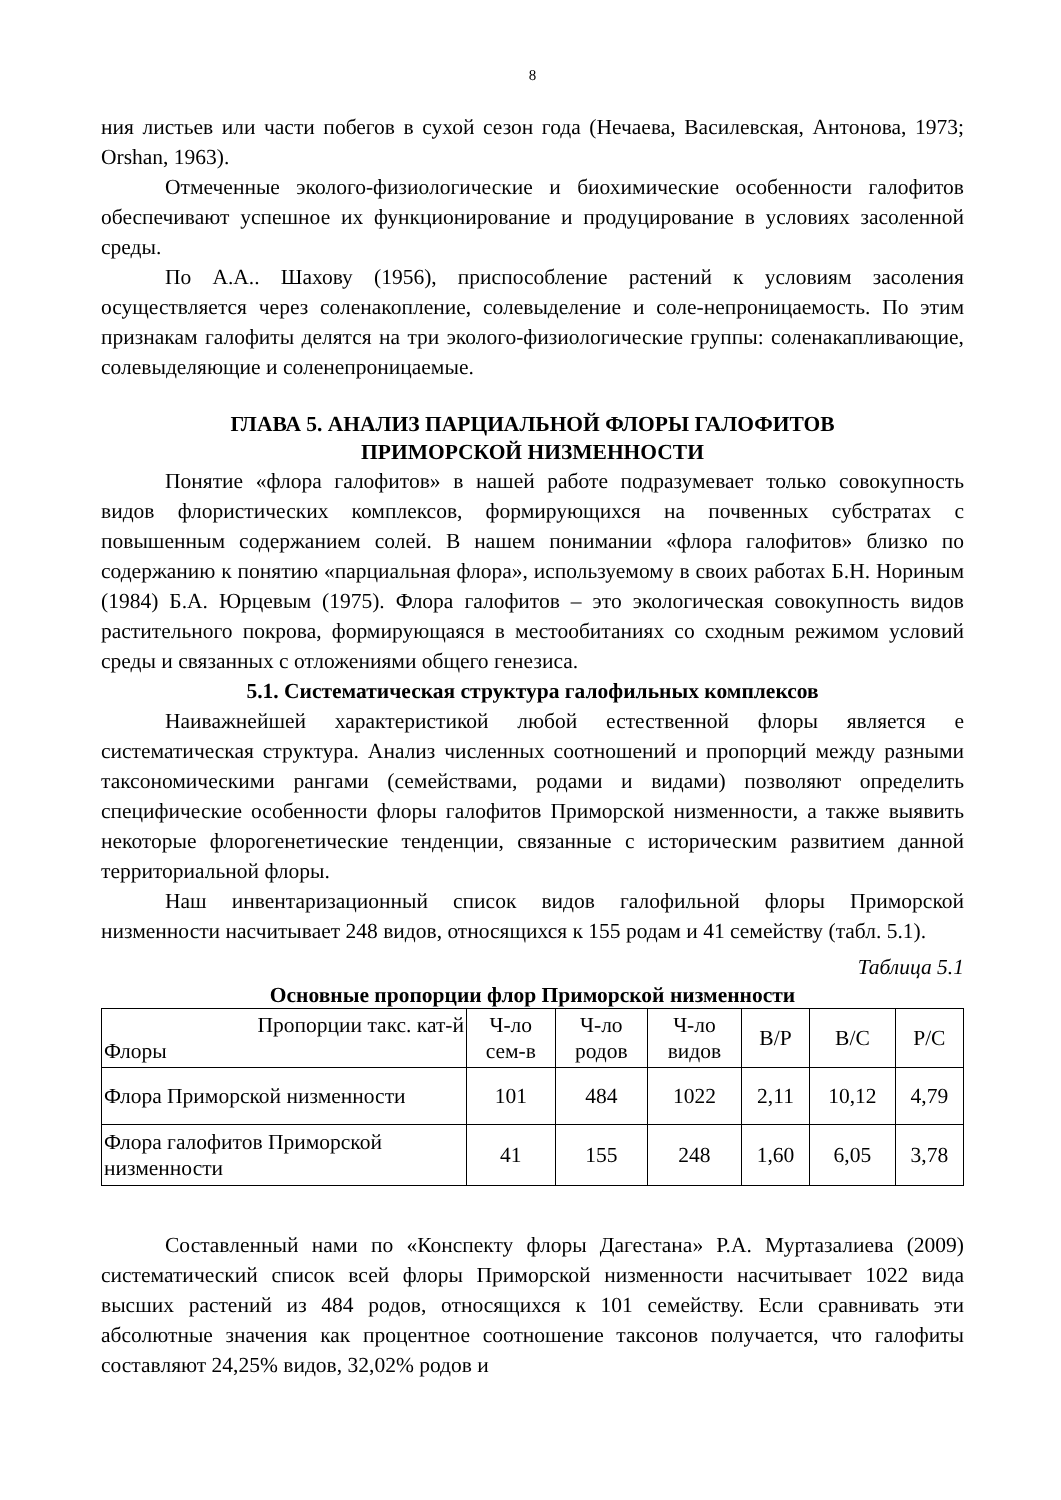8
ния листьев или части побегов в сухой сезон года (Нечаева, Василевская, Антонова, 1973; Orshan, 1963).
Отмеченные эколого-физиологические и биохимические особенности галофитов обеспечивают успешное их функционирование и продуцирование в условиях засоленной среды.
По А.А.. Шахову (1956), приспособление растений к условиям засоления осуществляется через соленакопление, солевыделение и соле-непроницаемость. По этим признакам галофиты делятся на три эколого-физиологические группы: соленакапливающие, солевыделяющие и соленепроницаемые.
ГЛАВА 5. АНАЛИЗ ПАРЦИАЛЬНОЙ ФЛОРЫ ГАЛОФИТОВ
ПРИМОРСКОЙ НИЗМЕННОСТИ
Понятие «флора галофитов» в нашей работе подразумевает только совокупность видов флористических комплексов, формирующихся на почвенных субстратах с повышенным содержанием солей. В нашем понимании «флора галофитов» близко по содержанию к понятию «парциальная флора», используемому в своих работах Б.Н. Нориным (1984) Б.А. Юрцевым (1975). Флора галофитов – это экологическая совокупность видов растительного покрова, формирующаяся в местообитаниях со сходным режимом условий среды и связанных с отложениями общего генезиса.
5.1. Систематическая структура галофильных комплексов
Наиважнейшей характеристикой любой естественной флоры является е систематическая структура. Анализ численных соотношений и пропорций между разными таксономическими рангами (семействами, родами и видами) позволяют определить специфические особенности флоры галофитов Приморской низменности, а также выявить некоторые флорогенетические тенденции, связанные с историческим развитием данной территориальной флоры.
Наш инвентаризационный список видов галофильной флоры Приморской низменности насчитывает 248 видов, относящихся к 155 родам и 41 семейству (табл. 5.1).
Таблица 5.1
Основные пропорции флор Приморской низменности
| Пропорции такс. кат-й Флоры | Ч-ло сем-в | Ч-ло родов | Ч-ло видов | В/Р | В/С | Р/С |
| Флора Приморской низменности | 101 | 484 | 1022 | 2,11 | 10,12 | 4,79 |
| Флора галофитов Приморской низменности | 41 | 155 | 248 | 1,60 | 6,05 | 3,78 |
Составленный нами по «Конспекту флоры Дагестана» Р.А. Муртазалиева (2009) систематический список всей флоры Приморской низменности насчитывает 1022 вида высших растений из 484 родов, относящихся к 101 семейству. Если сравнивать эти абсолютные значения как процентное соотношение таксонов получается, что галофиты составляют 24,25% видов, 32,02% родов и